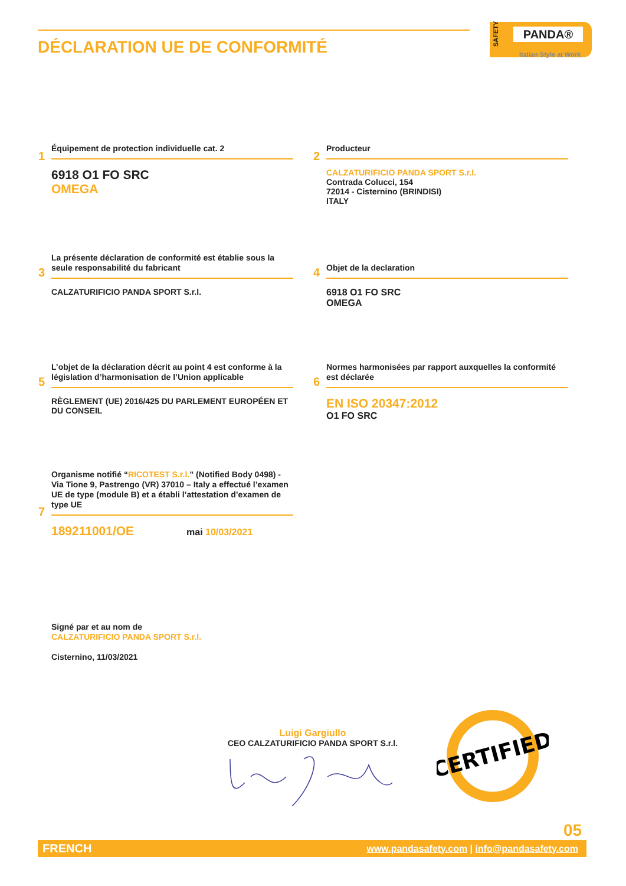DÉCLARATION UE DE CONFORMITÉ
SAFETY
PANDA®
Italian Style at Work
1
Équipement de protection individuelle cat. 2
6918 O1 FO SRC
OMEGA
2
Producteur
CALZATURIFICIO PANDA SPORT S.r.l.
Contrada Colucci, 154
72014 - Cisternino (BRINDISI)
ITALY
3
La présente déclaration de conformité est établie sous la seule responsabilité du fabricant
CALZATURIFICIO PANDA SPORT S.r.l.
4
Objet de la declaration
6918 O1 FO SRC
OMEGA
5
L’objet de la déclaration décrit au point 4 est conforme à la législation d’harmonisation de l’Union applicable
RÈGLEMENT (UE) 2016/425 DU PARLEMENT EUROPÉEN ET DU CONSEIL
6
Normes harmonisées par rapport auxquelles la conformité est déclarée
EN ISO 20347:2012
O1 FO SRC
7
Organisme notifié “RICOTEST S.r.l.” (Notified Body 0498) - Via Tione 9, Pastrengo (VR) 37010 – Italy a effectué l’examen UE de type (module B) et a établi l’attestation d’examen de type UE
189211001/OE mai 10/03/2021
Signé par et au nom de
CALZATURIFICIO PANDA SPORT S.r.l.
Cisternino, 11/03/2021
Luigi Gargiullo
CEO CALZATURIFICIO PANDA SPORT S.r.l.
CERTIFIED
05
FRENCH www.pandasafety.com | info@pandasafety.com